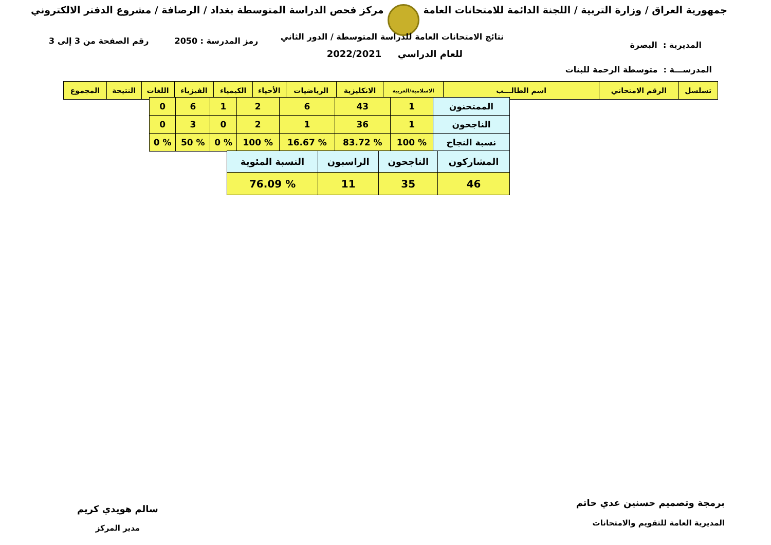جمهورية العراق / وزارة التربية / اللجنة الدائمة للامتحانات العامة
مركز فحص الدراسة المتوسطة بغداد / الرصافة / مشروع الدفتر الالكتروني
رمز المدرسة : 2050 رقم الصفحة من 3 إلى 3
نتائج الامتحانات العامة للدراسة المتوسطة / الدور الثاني
للعام الدراسي 2022/2021
المديرية : البصرة
المدرســـة : متوسطة الرحمة للبنات
| تسلسل | الرقم الامتحاني | اسم الطالـــب | الاسلامية/العربية | الانكليزية | الرياضيات | الأحياء | الكيمياء | الفيزياء | اللغات | النتيجة | المجموع |
| --- | --- | --- | --- | --- | --- | --- | --- | --- | --- | --- | --- |
| الممتحنون | 1 | 43 | 6 | 2 | 1 | 6 | 0 |
| الناجحون | 1 | 36 | 1 | 2 | 0 | 3 | 0 |
| نسبة النجاح | % 100 | % 83.72 | % 16.67 | % 100 | % 0 | % 50 | % 0 |
| المشاركون | الناجحون | الراسبون | النسبة المئوية |
| 46 | 35 | 11 | % 76.09 |
برمجة وتصميم حسنين عدي حاتم
المديرية العامة للتقويم والامتحانات
سالم هويدي كريم
مدير المركز